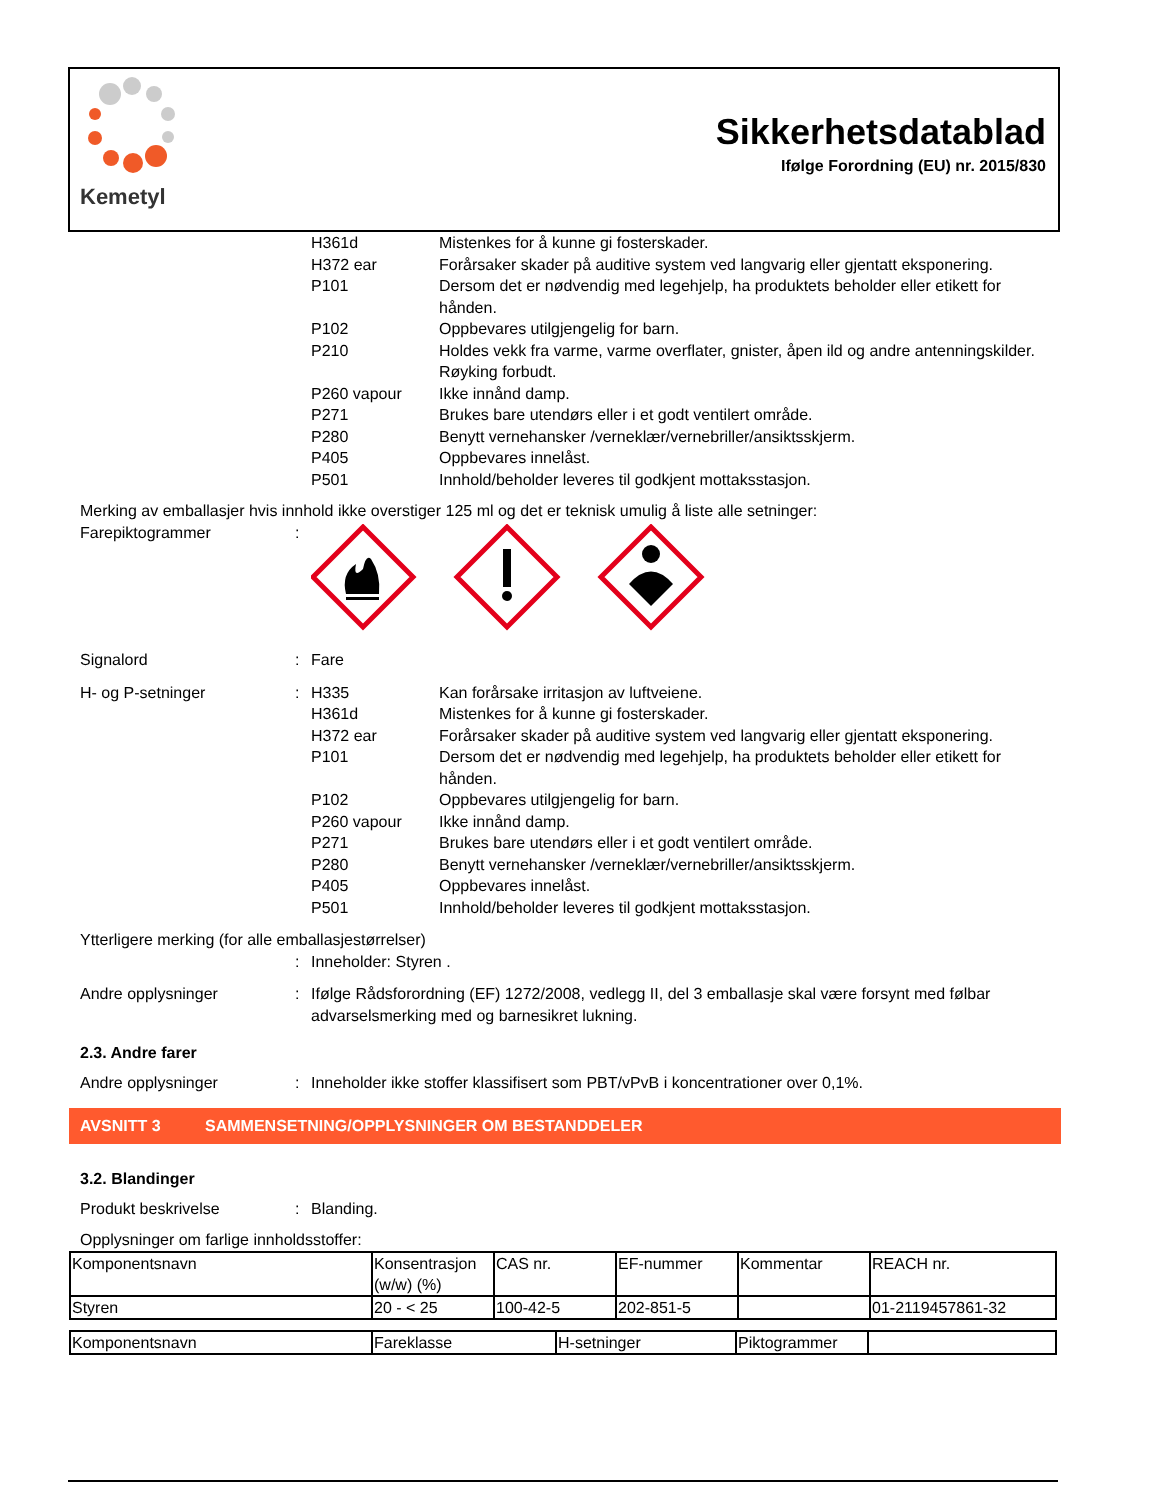Kemetyl
Sikkerhetsdatablad
Ifølge Forordning (EU) nr. 2015/830
H361d Mistenkes for å kunne gi fosterskader.
H372 ear Forårsaker skader på auditive system ved langvarig eller gjentatt eksponering.
P101 Dersom det er nødvendig med legehjelp, ha produktets beholder eller etikett for hånden.
P102 Oppbevares utilgjengelig for barn.
P210 Holdes vekk fra varme, varme overflater, gnister, åpen ild og andre antenningskilder. Røyking forbudt.
P260 vapour Ikke innånd damp.
P271 Brukes bare utendørs eller i et godt ventilert område.
P280 Benytt vernehansker /verneklær/vernebriller/ansiktsskjerm.
P405 Oppbevares innelåst.
P501 Innhold/beholder leveres til godkjent mottaksstasjon.
Merking av emballasjer hvis innhold ikke overstiger 125 ml og det er teknisk umulig å liste alle setninger:
Farepiktogrammer :
Signalord : Fare
H- og P-setninger :
H335 Kan forårsake irritasjon av luftveiene.
H361d Mistenkes for å kunne gi fosterskader.
H372 ear Forårsaker skader på auditive system ved langvarig eller gjentatt eksponering.
P101 Dersom det er nødvendig med legehjelp, ha produktets beholder eller etikett for hånden.
P102 Oppbevares utilgjengelig for barn.
P260 vapour Ikke innånd damp.
P271 Brukes bare utendørs eller i et godt ventilert område.
P280 Benytt vernehansker /verneklær/vernebriller/ansiktsskjerm.
P405 Oppbevares innelåst.
P501 Innhold/beholder leveres til godkjent mottaksstasjon.
Ytterligere merking (for alle emballasjestørrelser)
: Inneholder: Styren .
Andre opplysninger : Ifølge Rådsforordning (EF) 1272/2008, vedlegg II, del 3 emballasje skal være forsynt med følbar advarselsmerking med og barnesikret lukning.
2.3. Andre farer
Andre opplysninger : Inneholder ikke stoffer klassifisert som PBT/vPvB i koncentrationer over 0,1%.
AVSNITT 3 SAMMENSETNING/OPPLYSNINGER OM BESTANDDELER
3.2. Blandinger
Produkt beskrivelse : Blanding.
Opplysninger om farlige innholdsstoffer:
| Komponentsnavn | Konsentrasjon (w/w) (%) | CAS nr. | EF-nummer | Kommentar | REACH nr. |
| Styren | 20 - < 25 | 100-42-5 | 202-851-5 | | 01-2119457861-32 |
| Komponentsnavn | Fareklasse | H-setninger | Piktogrammer | |